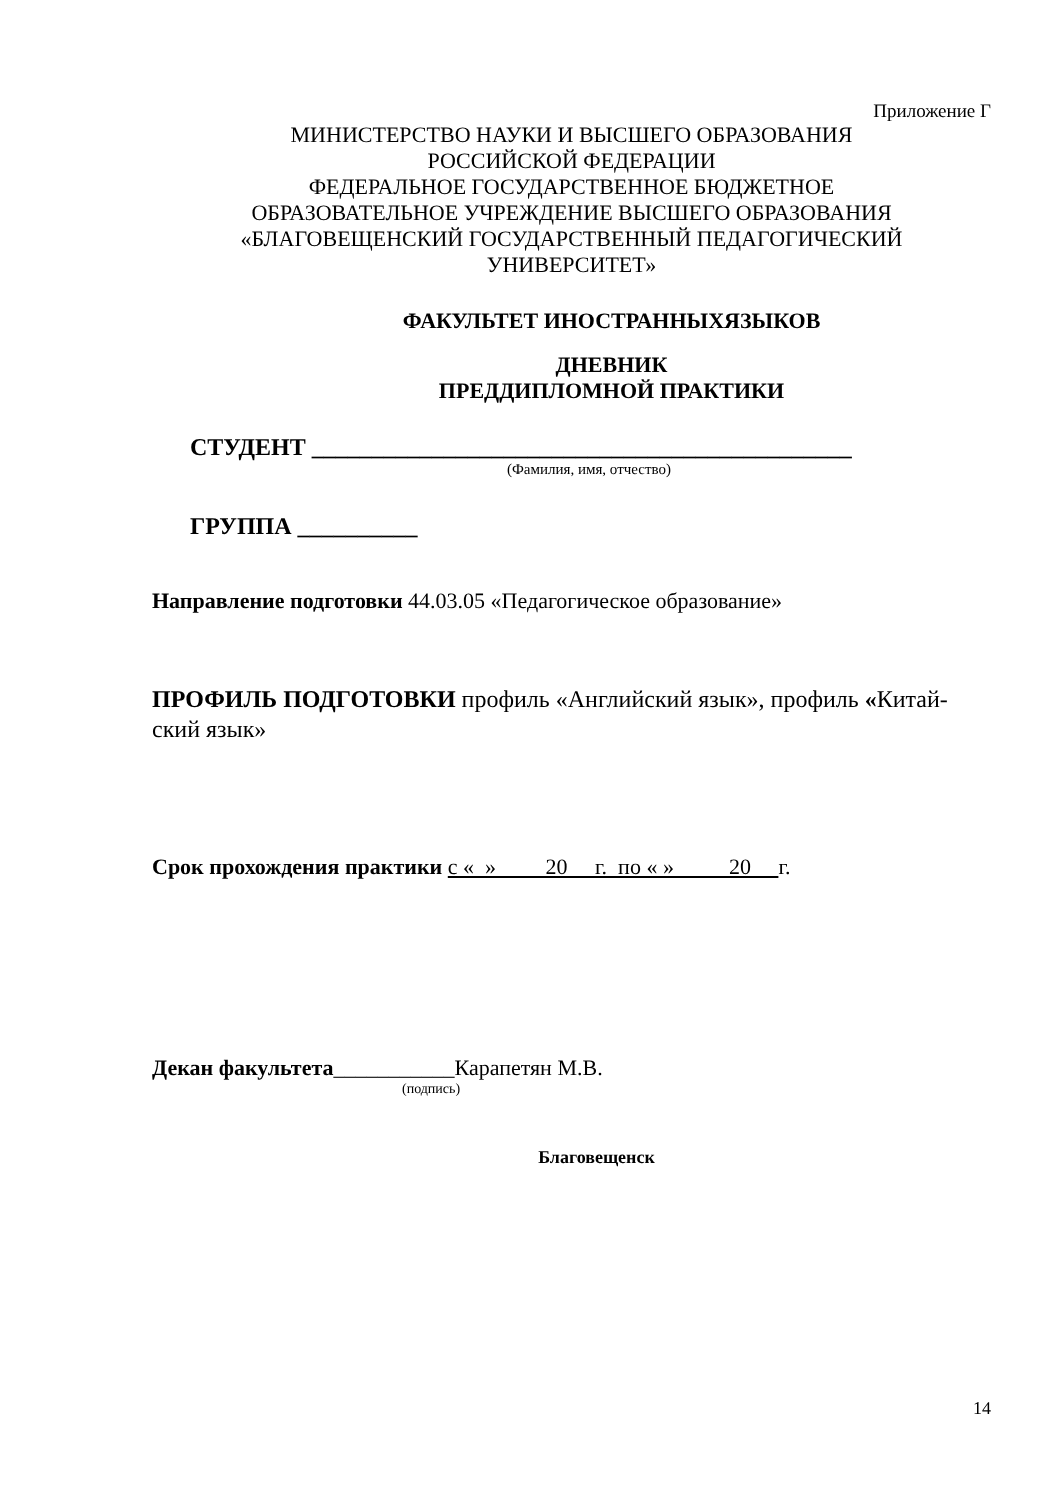Приложение Г
МИНИСТЕРСТВО НАУКИ И ВЫСШЕГО ОБРАЗОВАНИЯ
РОССИЙСКОЙ ФЕДЕРАЦИИ
ФЕДЕРАЛЬНОЕ ГОСУДАРСТВЕННОЕ БЮДЖЕТНОЕ
ОБРАЗОВАТЕЛЬНОЕ УЧРЕЖДЕНИЕ ВЫСШЕГО ОБРАЗОВАНИЯ
«БЛАГОВЕЩЕНСКИЙ ГОСУДАРСТВЕННЫЙ ПЕДАГОГИЧЕСКИЙ
УНИВЕРСИТЕТ»
ФАКУЛЬТЕТ ИНОСТРАННЫХЯЗЫКОВ
ДНЕВНИК
ПРЕДДИПЛОМНОЙ ПРАКТИКИ
СТУДЕНТ _____________________________________________
(Фамилия, имя, отчество)
ГРУППА __________
Направление подготовки 44.03.05 «Педагогическое образование»
ПРОФИЛЬ ПОДГОТОВКИ профиль «Английский язык», профиль «Китай-ский язык»
Срок прохождения практики с « » 20 г. по « » 20 г.
Декан факультета___________Карапетян М.В.
(подпись)
Благовещенск
14